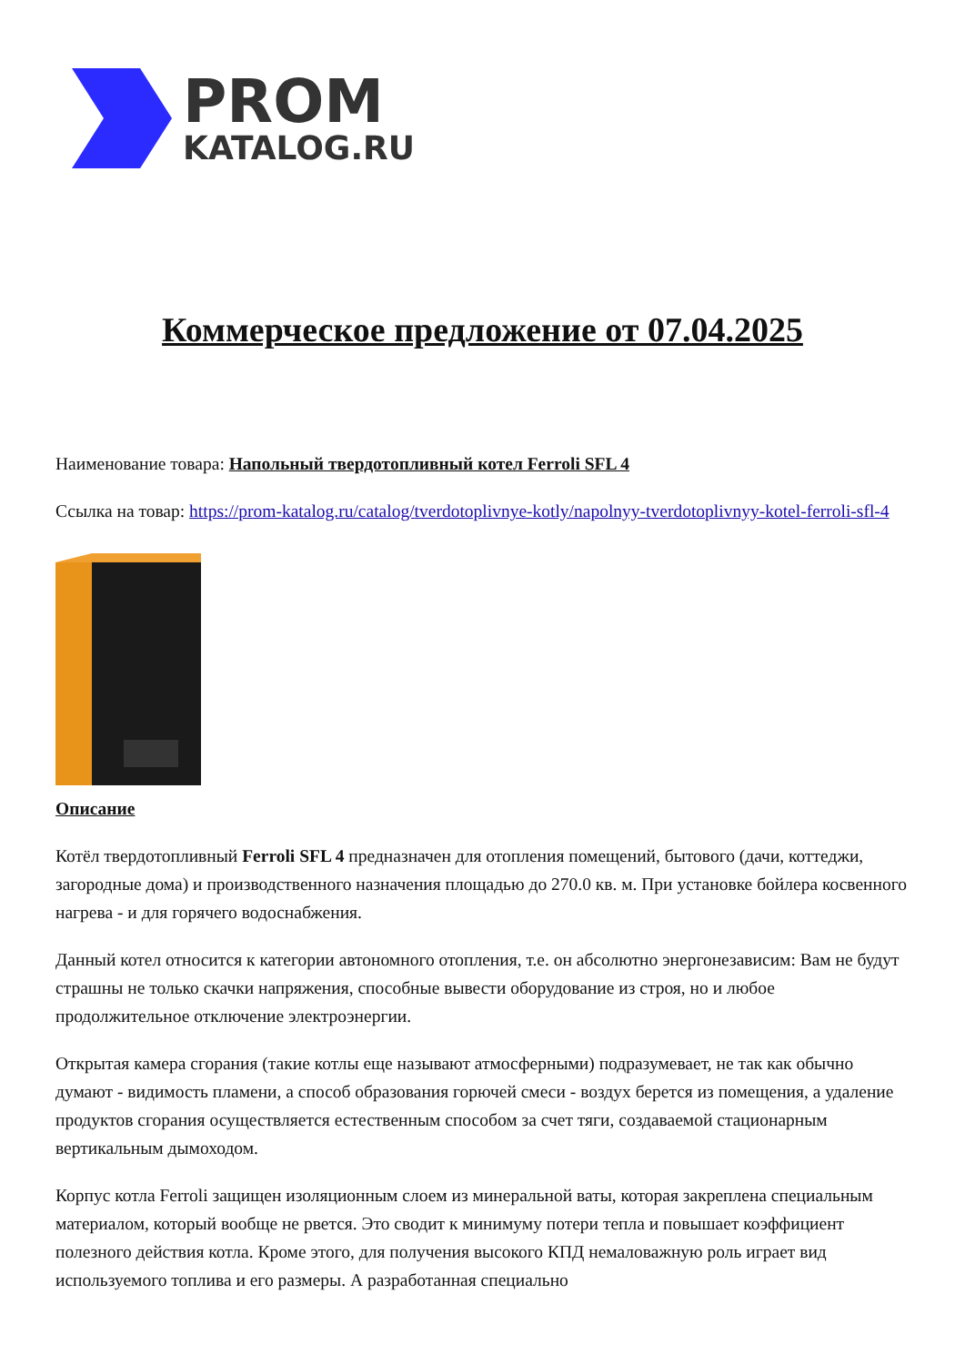PROM
KATALOG.RU
Коммерческое предложение от 07.04.2025
Наименование товара: Напольный твердотопливный котел Ferroli SFL 4
Ссылка на товар: https://prom-katalog.ru/catalog/tverdotoplivnye-kotly/napolnyy-tverdotoplivnyy-kotel-ferroli-sfl-4
Описание
Котёл твердотопливный Ferroli SFL 4 предназначен для отопления помещений, бытового (дачи, коттеджи, загородные дома) и производственного назначения площадью до 270.0 кв. м. При установке бойлера косвенного нагрева - и для горячего водоснабжения.
Данный котел относится к категории автономного отопления, т.е. он абсолютно энергонезависим: Вам не будут страшны не только скачки напряжения, способные вывести оборудование из строя, но и любое продолжительное отключение электроэнергии.
Открытая камера сгорания (такие котлы еще называют атмосферными) подразумевает, не так как обычно думают - видимость пламени, а способ образования горючей смеси - воздух берется из помещения, а удаление продуктов сгорания осуществляется естественным способом за счет тяги, создаваемой стационарным вертикальным дымоходом.
Корпус котла Ferroli защищен изоляционным слоем из минеральной ваты, которая закреплена специальным материалом, который вообще не рвется. Это сводит к минимуму потери тепла и повышает коэффициент полезного действия котла. Кроме этого, для получения высокого КПД немаловажную роль играет вид используемого топлива и его размеры. А разработанная специально